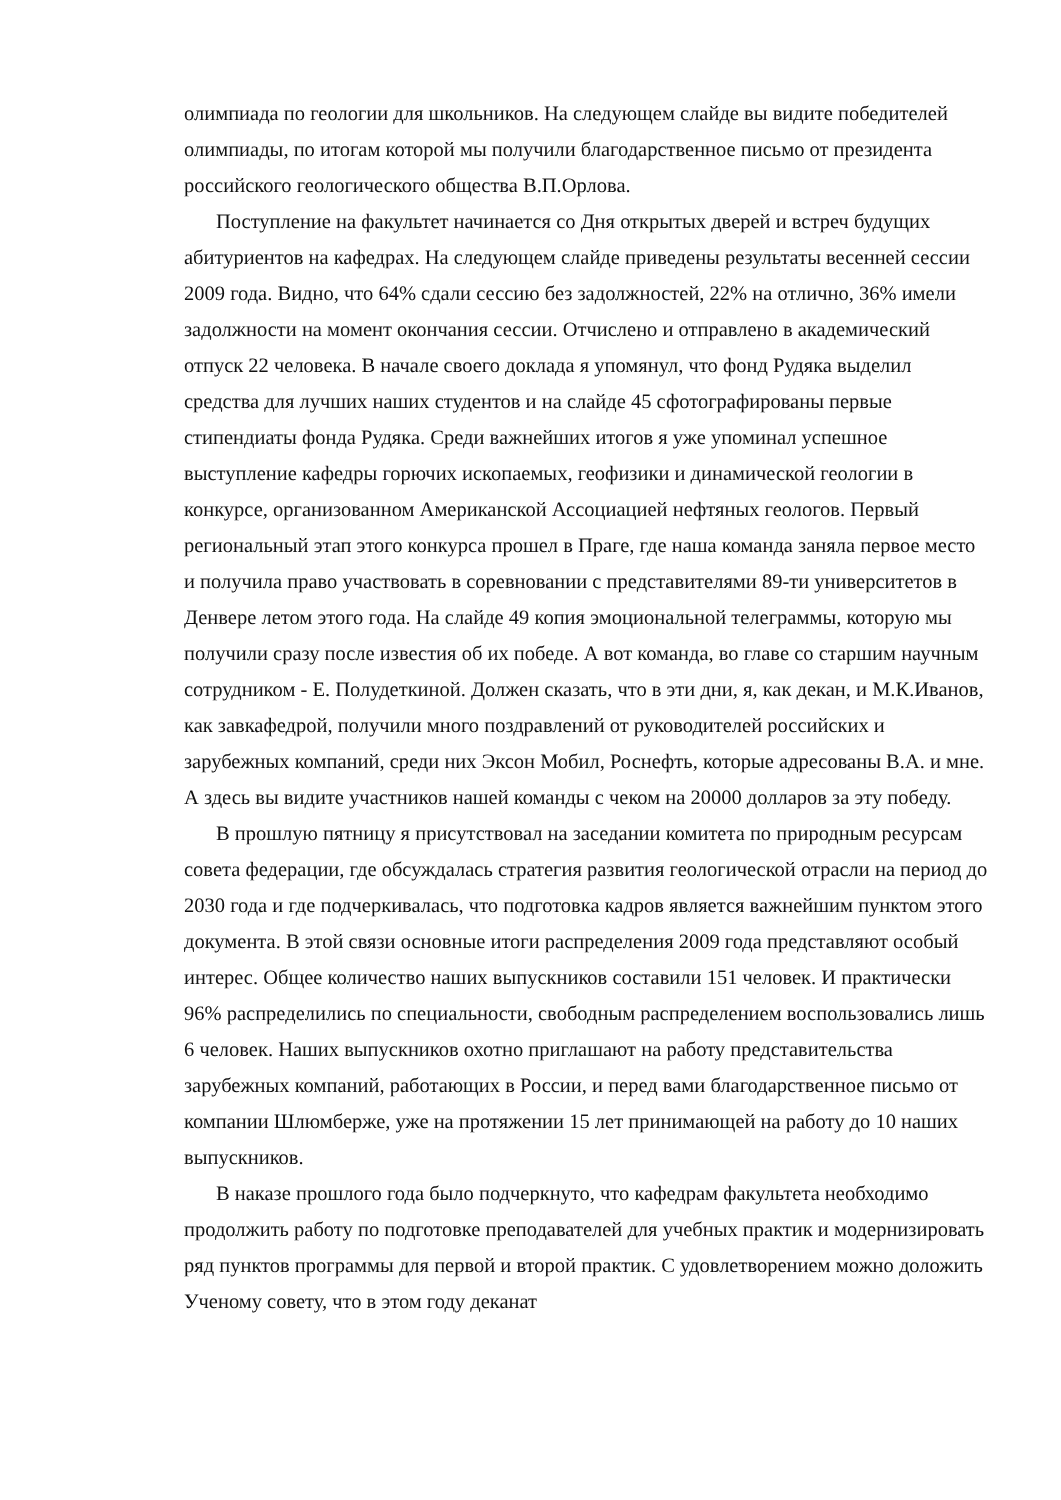олимпиада по геологии для школьников. На следующем слайде вы видите победителей олимпиады, по итогам которой мы получили благодарственное письмо от президента российского геологического общества В.П.Орлова.
Поступление на факультет начинается со Дня открытых дверей и встреч будущих абитуриентов на кафедрах. На следующем слайде приведены результаты весенней сессии 2009 года. Видно, что 64% сдали сессию без задолжностей, 22% на отлично, 36% имели задолжности на момент окончания сессии. Отчислено и отправлено в академический отпуск 22 человека. В начале своего доклада я упомянул, что фонд Рудяка выделил средства для лучших наших студентов и на слайде 45 сфотографированы первые стипендиаты фонда Рудяка. Среди важнейших итогов я уже упоминал успешное выступление кафедры горючих ископаемых, геофизики и динамической геологии в конкурсе, организованном Американской Ассоциацией нефтяных геологов. Первый региональный этап этого конкурса прошел в Праге, где наша команда заняла первое место и получила право участвовать в соревновании с представителями 89-ти университетов в Денвере летом этого года. На слайде 49 копия эмоциональной телеграммы, которую мы получили сразу после известия об их победе. А вот команда, во главе со старшим научным сотрудником - Е. Полудеткиной. Должен сказать, что в эти дни, я, как декан, и М.К.Иванов, как завкафедрой, получили много поздравлений от руководителей российских и зарубежных компаний, среди них Эксон Мобил, Роснефть, которые адресованы В.А. и мне. А здесь вы видите участников нашей команды с чеком на 20000 долларов за эту победу.
В прошлую пятницу я присутствовал на заседании комитета по природным ресурсам совета федерации, где обсуждалась стратегия развития геологической отрасли на период до 2030 года и где подчеркивалась, что подготовка кадров является важнейшим пунктом этого документа. В этой связи основные итоги распределения 2009 года представляют особый интерес. Общее количество наших выпускников составили 151 человек. И практически 96% распределились по специальности, свободным распределением воспользовались лишь 6 человек. Наших выпускников охотно приглашают на работу представительства зарубежных компаний, работающих в России, и перед вами благодарственное письмо от компании Шлюмберже, уже на протяжении 15 лет принимающей на работу до 10 наших выпускников.
В наказе прошлого года было подчеркнуто, что кафедрам факультета необходимо продолжить работу по подготовке преподавателей для учебных практик и модернизировать ряд пунктов программы для первой и второй практик. С удовлетворением можно доложить Ученому совету, что в этом году деканат